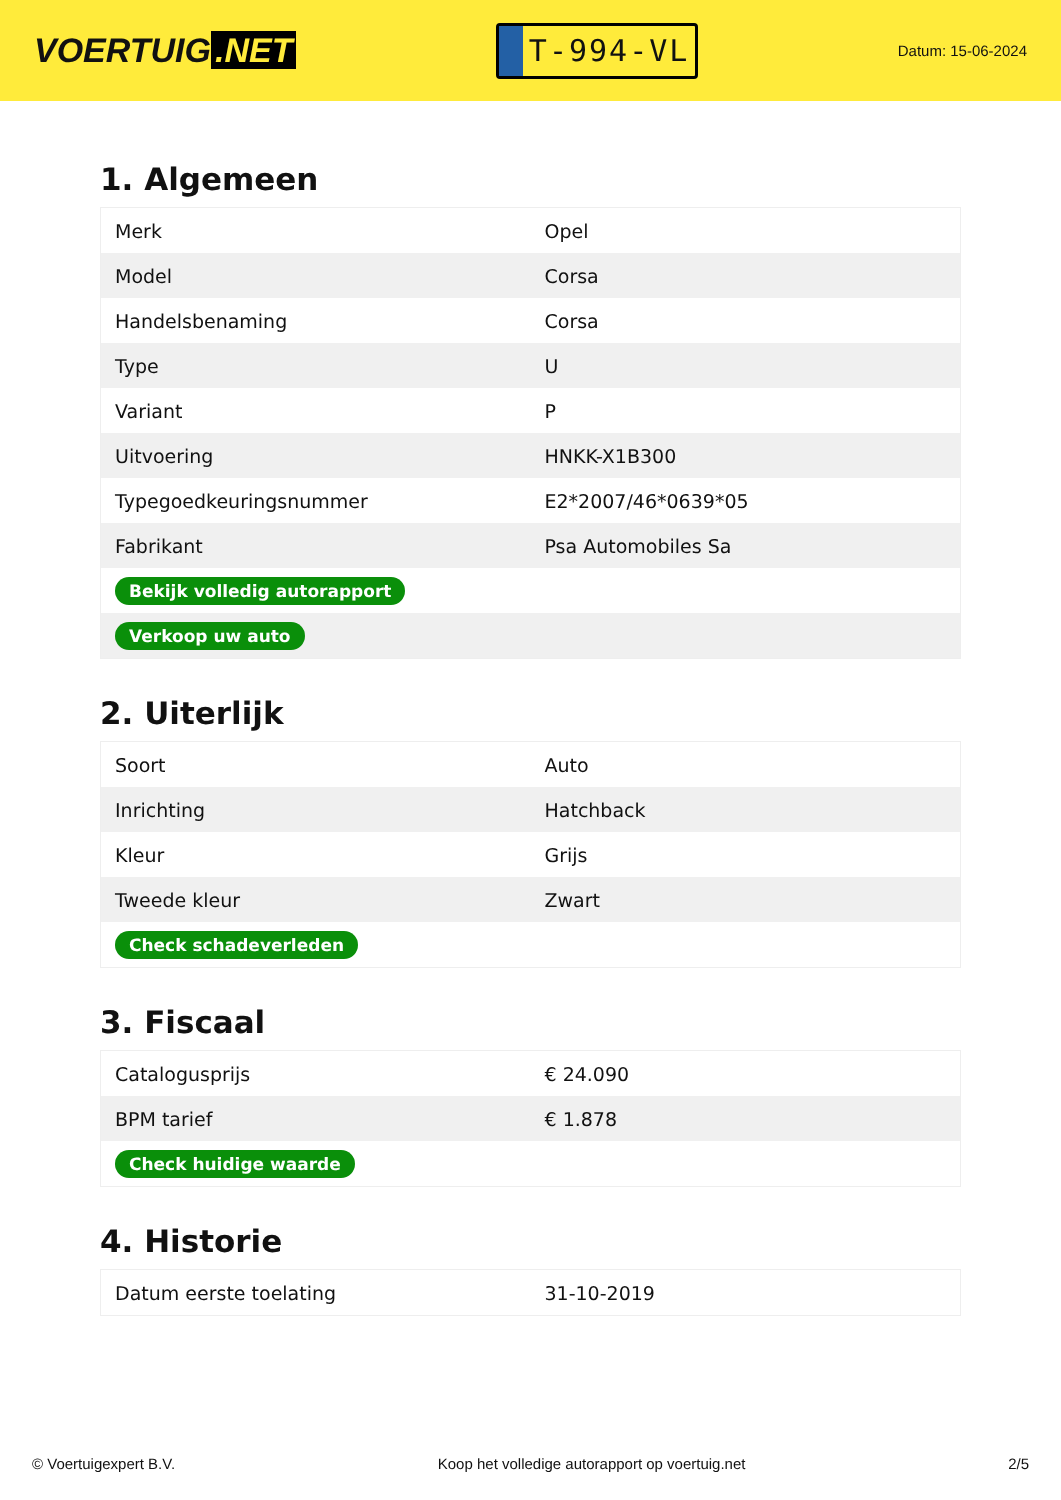VOERTUIG.NET
T-994-VL
Datum: 15-06-2024
1. Algemeen
| Merk | Opel |
| Model | Corsa |
| Handelsbenaming | Corsa |
| Type | U |
| Variant | P |
| Uitvoering | HNKK-X1B300 |
| Typegoedkeuringsnummer | E2*2007/46*0639*05 |
| Fabrikant | Psa Automobiles Sa |
| Bekijk volledig autorapport | |
| Verkoop uw auto | |
2. Uiterlijk
| Soort | Auto |
| Inrichting | Hatchback |
| Kleur | Grijs |
| Tweede kleur | Zwart |
| Check schadeverleden | |
3. Fiscaal
| Catalogusprijs | € 24.090 |
| BPM tarief | € 1.878 |
| Check huidige waarde | |
4. Historie
| Datum eerste toelating | 31-10-2019 |
© Voertuigexpert B.V. Koop het volledige autorapport op voertuig.net 2/5